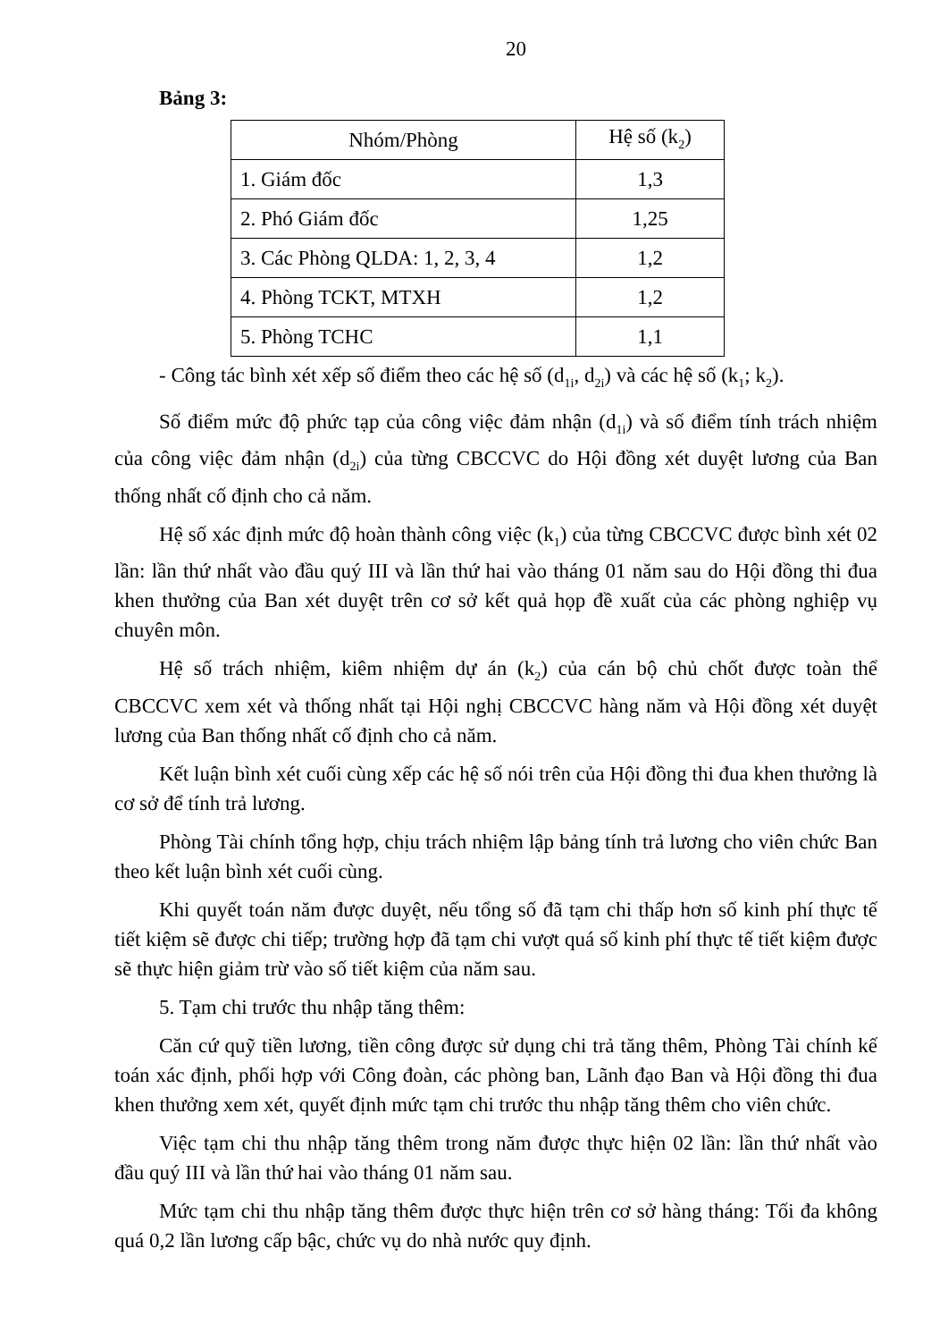20
Bảng 3:
| Nhóm/Phòng | Hệ số (k<sub>2</sub>) |
| --- | --- |
| 1. Giám đốc | 1,3 |
| 2. Phó Giám đốc | 1,25 |
| 3. Các Phòng QLDA: 1, 2, 3, 4 | 1,2 |
| 4. Phòng TCKT, MTXH | 1,2 |
| 5. Phòng TCHC | 1,1 |
- Công tác bình xét xếp số điểm theo các hệ số (d<sub>1i</sub>, d<sub>2i</sub>) và các hệ số (k<sub>1</sub>; k<sub>2</sub>).
Số điểm mức độ phức tạp của công việc đảm nhận (d<sub>1i</sub>) và số điểm tính trách nhiệm của công việc đảm nhận (d<sub>2i</sub>) của từng CBCCVC do Hội đồng xét duyệt lương của Ban thống nhất cố định cho cả năm.
Hệ số xác định mức độ hoàn thành công việc (k<sub>1</sub>) của từng CBCCVC được bình xét 02 lần: lần thứ nhất vào đầu quý III và lần thứ hai vào tháng 01 năm sau do Hội đồng thi đua khen thưởng của Ban xét duyệt trên cơ sở kết quả họp đề xuất của các phòng nghiệp vụ chuyên môn.
Hệ số trách nhiệm, kiêm nhiệm dự án (k<sub>2</sub>) của cán bộ chủ chốt được toàn thể CBCCVC xem xét và thống nhất tại Hội nghị CBCCVC hàng năm và Hội đồng xét duyệt lương của Ban thống nhất cố định cho cả năm.
Kết luận bình xét cuối cùng xếp các hệ số nói trên của Hội đồng thi đua khen thưởng là cơ sở để tính trả lương.
Phòng Tài chính tổng hợp, chịu trách nhiệm lập bảng tính trả lương cho viên chức Ban theo kết luận bình xét cuối cùng.
Khi quyết toán năm được duyệt, nếu tổng số đã tạm chi thấp hơn số kinh phí thực tế tiết kiệm sẽ được chi tiếp; trường hợp đã tạm chi vượt quá số kinh phí thực tế tiết kiệm được sẽ thực hiện giảm trừ vào số tiết kiệm của năm sau.
5. Tạm chi trước thu nhập tăng thêm:
Căn cứ quỹ tiền lương, tiền công được sử dụng chi trả tăng thêm, Phòng Tài chính kế toán xác định, phối hợp với Công đoàn, các phòng ban, Lãnh đạo Ban và Hội đồng thi đua khen thưởng xem xét, quyết định mức tạm chi trước thu nhập tăng thêm cho viên chức.
Việc tạm chi thu nhập tăng thêm trong năm được thực hiện 02 lần: lần thứ nhất vào đầu quý III và lần thứ hai vào tháng 01 năm sau.
Mức tạm chi thu nhập tăng thêm được thực hiện trên cơ sở hàng tháng: Tối đa không quá 0,2 lần lương cấp bậc, chức vụ do nhà nước quy định.